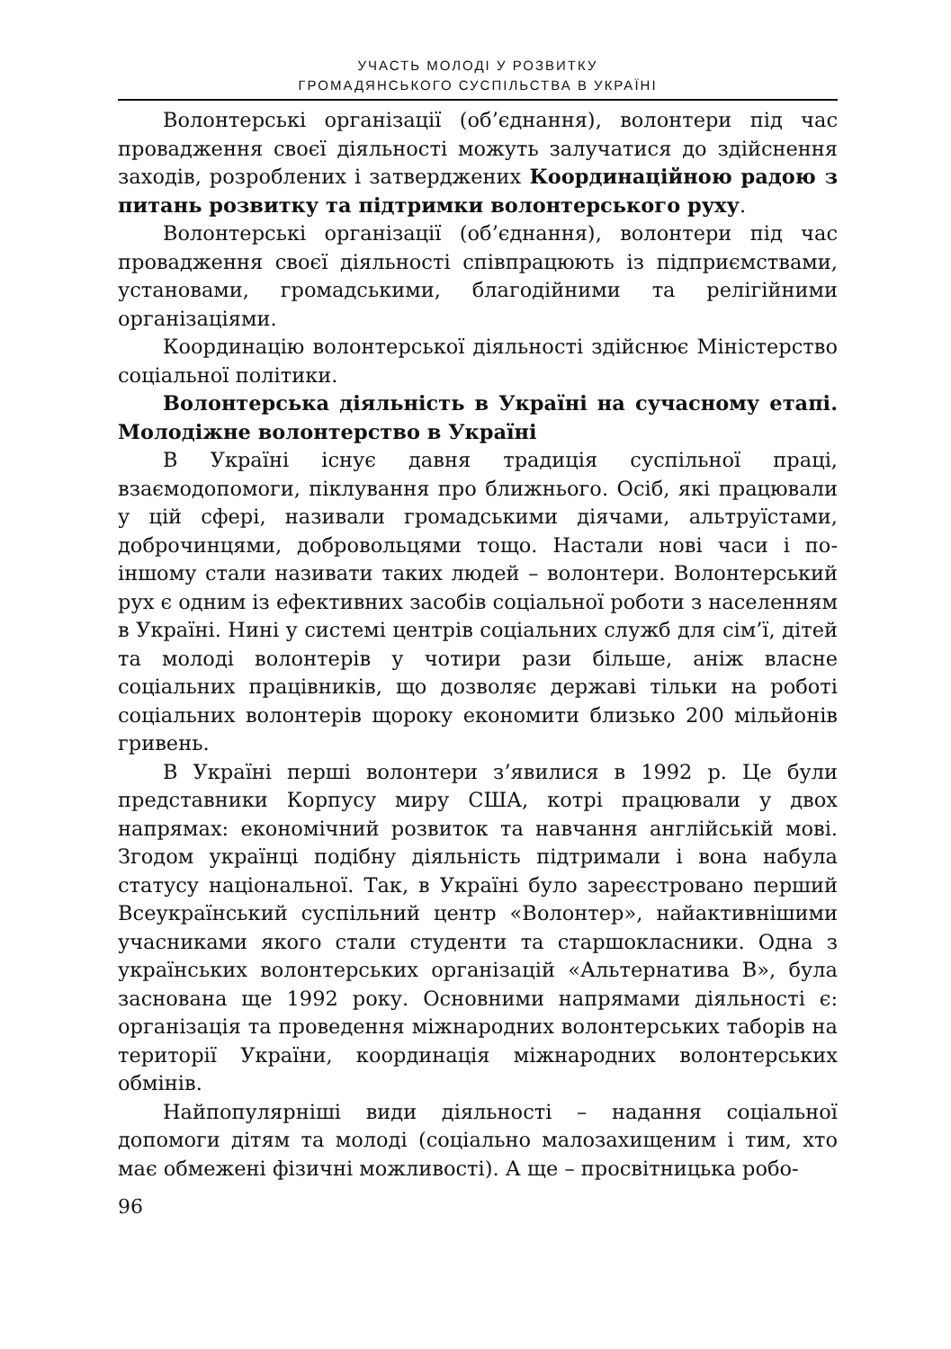УЧАСТЬ МОЛОДІ У РОЗВИТКУ
ГРОМАДЯНСЬКОГО СУСПІЛЬСТВА В УКРАЇНІ
Волонтерські організації (об’єднання), волонтери під час провадження своєї діяльності можуть залучатися до здійснення заходів, розроблених і затверджених Координаційною радою з питань розвитку та підтримки волонтерського руху.
Волонтерські організації (об’єднання), волонтери під час провадження своєї діяльності співпрацюють із підприємствами, установами, громадськими, благодійними та релігійними організаціями.
Координацію волонтерської діяльності здійснює Міністерство соціальної політики.
Волонтерська діяльність в Україні на сучасному етапі. Молодіжне волонтерство в Україні
В Україні існує давня традиція суспільної праці, взаємодопомоги, піклування про ближнього. Осіб, які працювали у цій сфері, називали громадськими діячами, альтруїстами, доброчинцями, добровольцями тощо. Настали нові часи і по-іншому стали називати таких людей – волонтери. Волонтерський рух є одним із ефективних засобів соціальної роботи з населенням в Україні. Нині у системі центрів соціальних служб для сім’ї, дітей та молоді волонтерів у чотири рази більше, аніж власне соціальних працівників, що дозволяє державі тільки на роботі соціальних волонтерів щороку економити близько 200 мільйонів гривень.
В Україні перші волонтери з’явилися в 1992 р. Це були представники Корпусу миру США, котрі працювали у двох напрямах: економічний розвиток та навчання англійській мові. Згодом українці подібну діяльність підтримали і вона набула статусу національної. Так, в Україні було зареєстровано перший Всеукраїнський суспільний центр «Волонтер», найактивнішими учасниками якого стали студенти та старшокласники. Одна з українських волонтерських організацій «Альтернатива В», була заснована ще 1992 року. Основними напрямами діяльності є: організація та проведення міжнародних волонтерських таборів на території України, координація міжнародних волонтерських обмінів.
Найпопулярніші види діяльності – надання соціальної допомоги дітям та молоді (соціально малозахищеним і тим, хто має обмежені фізичні можливості). А ще – просвітницька робо-
96